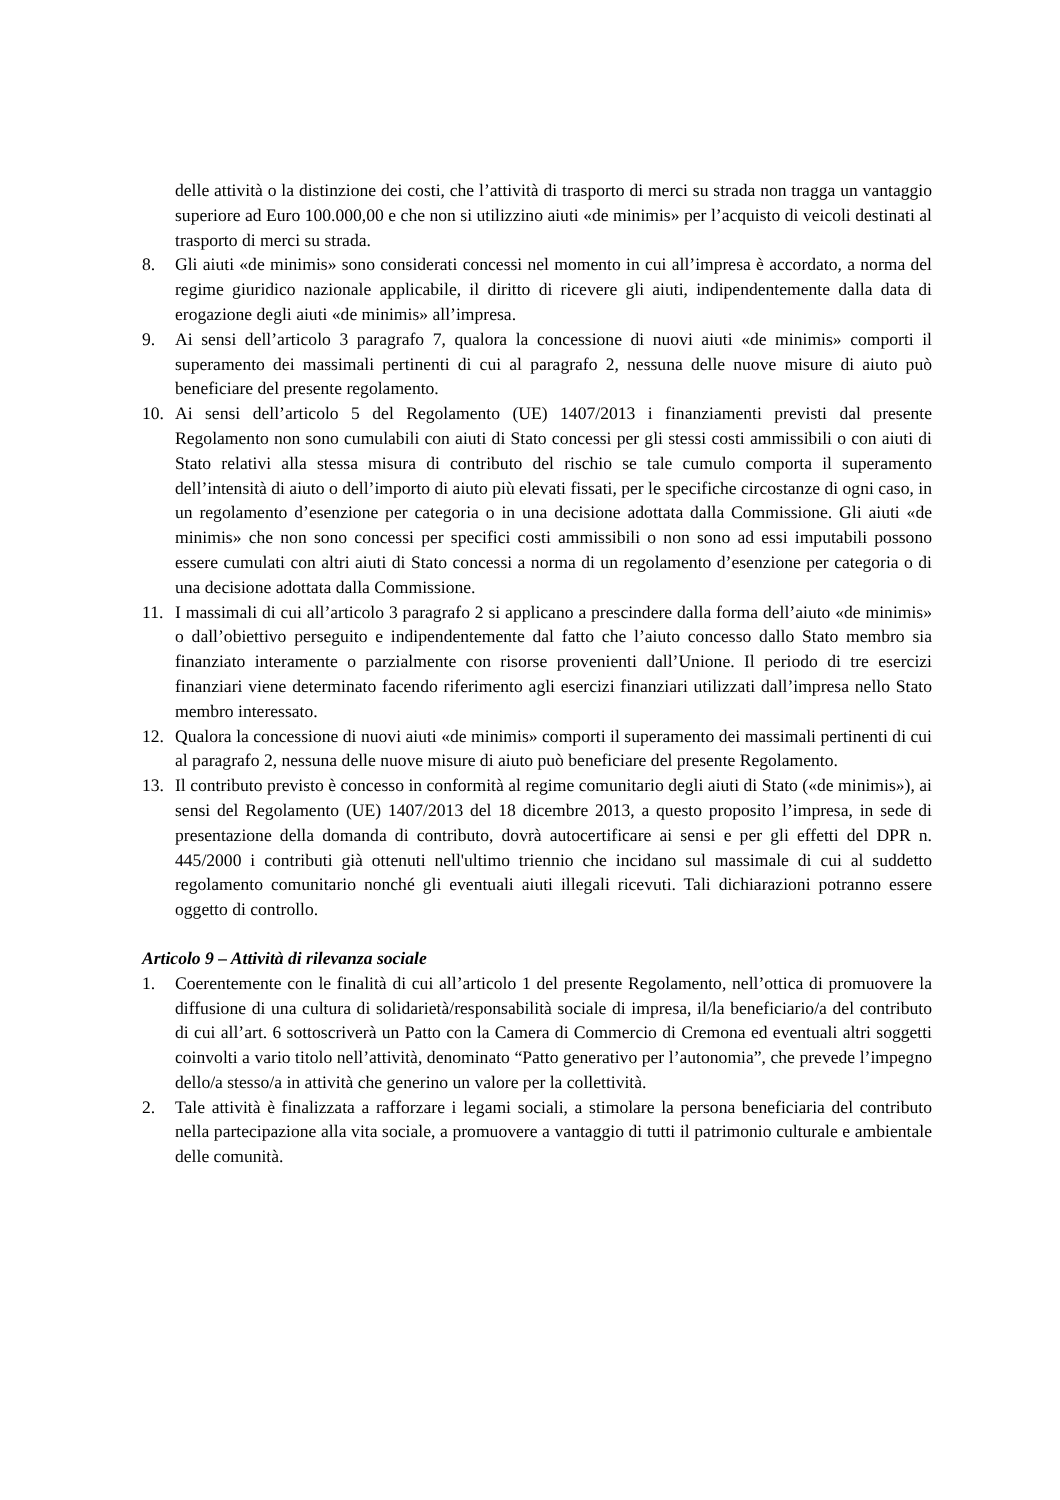delle attività o la distinzione dei costi, che l’attività di trasporto di merci su strada non tragga un vantaggio superiore ad Euro 100.000,00 e che non si utilizzino aiuti «de minimis» per l’acquisto di veicoli destinati al trasporto di merci su strada.
8. Gli aiuti «de minimis» sono considerati concessi nel momento in cui all’impresa è accordato, a norma del regime giuridico nazionale applicabile, il diritto di ricevere gli aiuti, indipendentemente dalla data di erogazione degli aiuti «de minimis» all’impresa.
9. Ai sensi dell’articolo 3 paragrafo 7, qualora la concessione di nuovi aiuti «de minimis» comporti il superamento dei massimali pertinenti di cui al paragrafo 2, nessuna delle nuove misure di aiuto può beneficiare del presente regolamento.
10. Ai sensi dell’articolo 5 del Regolamento (UE) 1407/2013 i finanziamenti previsti dal presente Regolamento non sono cumulabili con aiuti di Stato concessi per gli stessi costi ammissibili o con aiuti di Stato relativi alla stessa misura di contributo del rischio se tale cumulo comporta il superamento dell’intensità di aiuto o dell’importo di aiuto più elevati fissati, per le specifiche circostanze di ogni caso, in un regolamento d’esenzione per categoria o in una decisione adottata dalla Commissione. Gli aiuti «de minimis» che non sono concessi per specifici costi ammissibili o non sono ad essi imputabili possono essere cumulati con altri aiuti di Stato concessi a norma di un regolamento d’esenzione per categoria o di una decisione adottata dalla Commissione.
11. I massimali di cui all’articolo 3 paragrafo 2 si applicano a prescindere dalla forma dell’aiuto «de minimis» o dall’obiettivo perseguito e indipendentemente dal fatto che l’aiuto concesso dallo Stato membro sia finanziato interamente o parzialmente con risorse provenienti dall’Unione. Il periodo di tre esercizi finanziari viene determinato facendo riferimento agli esercizi finanziari utilizzati dall’impresa nello Stato membro interessato.
12. Qualora la concessione di nuovi aiuti «de minimis» comporti il superamento dei massimali pertinenti di cui al paragrafo 2, nessuna delle nuove misure di aiuto può beneficiare del presente Regolamento.
13. Il contributo previsto è concesso in conformità al regime comunitario degli aiuti di Stato («de minimis»), ai sensi del Regolamento (UE) 1407/2013 del 18 dicembre 2013, a questo proposito l’impresa, in sede di presentazione della domanda di contributo, dovrà autocertificare ai sensi e per gli effetti del DPR n. 445/2000 i contributi già ottenuti nell'ultimo triennio che incidano sul massimale di cui al suddetto regolamento comunitario nonché gli eventuali aiuti illegali ricevuti. Tali dichiarazioni potranno essere oggetto di controllo.
Articolo 9 – Attività di rilevanza sociale
1. Coerentemente con le finalità di cui all’articolo 1 del presente Regolamento, nell’ottica di promuovere la diffusione di una cultura di solidarietà/responsabilità sociale di impresa, il/la beneficiario/a del contributo di cui all’art. 6 sottoscriverà un Patto con la Camera di Commercio di Cremona ed eventuali altri soggetti coinvolti a vario titolo nell’attività, denominato “Patto generativo per l’autonomia”, che prevede l’impegno dello/a stesso/a in attività che generino un valore per la collettività.
2. Tale attività è finalizzata a rafforzare i legami sociali, a stimolare la persona beneficiaria del contributo nella partecipazione alla vita sociale, a promuovere a vantaggio di tutti il patrimonio culturale e ambientale delle comunità.